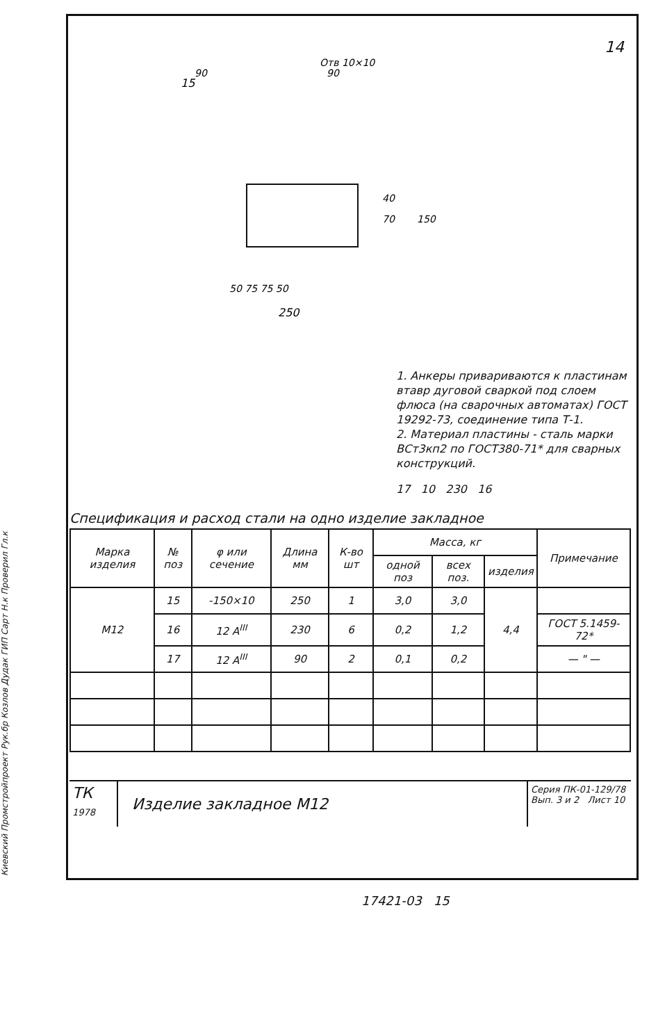Киевский Промстройпроект Рук.бр Козлов Дудак ГИП Сарт Н.к Проверил Гл.к
14
Отв 10×10
15
90
90
40
70
150
50 75 75 50
250
1. Анкеры привариваются к пластинам втавр дуговой сваркой под слоем флюса (на сварочных автоматах) ГОСТ 19292-73, соединение типа Т-1.
2. Материал пластины - сталь марки ВСт3кп2 по ГОСТ380-71* для сварных конструкций.
17 10 230 16
Спецификация и расход стали на одно изделие закладное
| Марка изделия | № поз | φ или сечение | Длина мм | К-во шт | Масса, кг | | | Примечание |
| --- | --- | --- | --- | --- | --- | --- | --- | --- |
| | | | | | одной поз | всех поз. | изделия | |
| М12 | 15 | -150×10 | 250 | 1 | 3,0 | 3,0 | 4,4 | |
| | 16 | 12 A<sup>III</sup> | 230 | 6 | 0,2 | 1,2 | | ГОСТ 5.1459-72* |
| | 17 | 12 A<sup>III</sup> | 90 | 2 | 0,1 | 0,2 | | — " — |
ТК
1978
Изделие закладное М12
Серия ПК-01-129/78
Вып. 3 и 2 Лист 10
17421-03 15